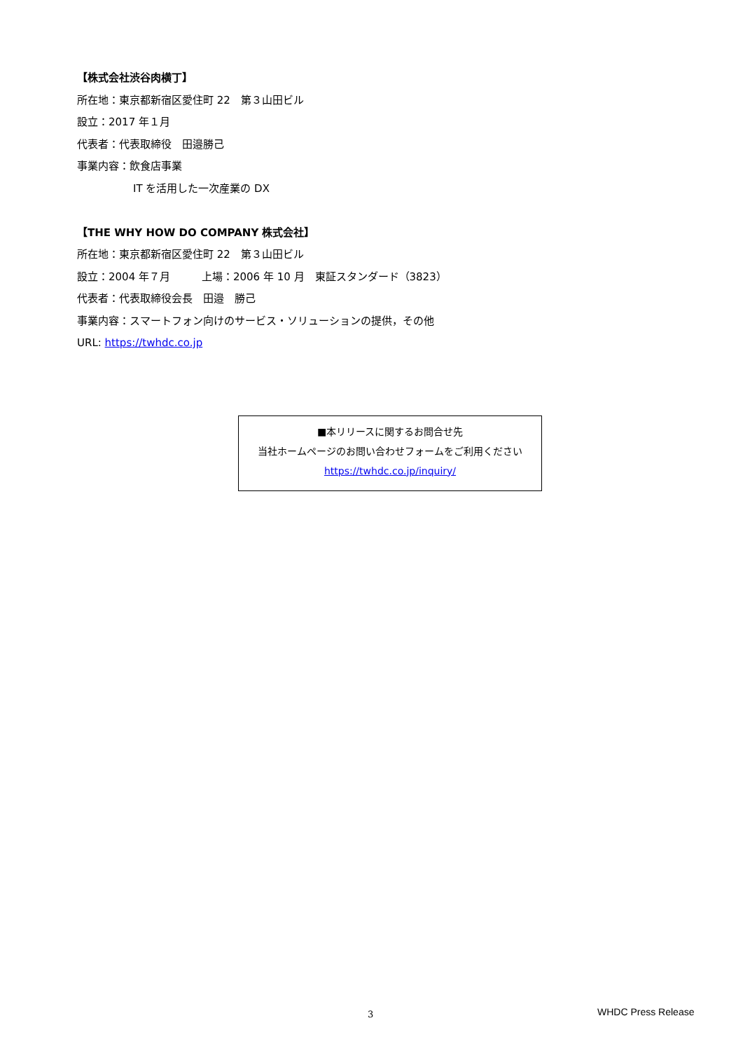【株式会社渋谷肉横丁】
所在地：東京都新宿区愛住町 22　第３山田ビル
設立：2017 年１月
代表者：代表取締役　田邉勝己
事業内容：飲食店事業
IT を活用した一次産業の DX
【THE WHY HOW DO COMPANY 株式会社】
所在地：東京都新宿区愛住町 22　第３山田ビル
設立：2004 年７月　　　上場：2006 年 10 月　東証スタンダード（3823）
代表者：代表取締役会長　田邉　勝己
事業内容：スマートフォン向けのサービス・ソリューションの提供，その他
URL: https://twhdc.co.jp
■本リリースに関するお問合せ先
当社ホームページのお問い合わせフォームをご利用ください
https://twhdc.co.jp/inquiry/
3 WHDC Press Release